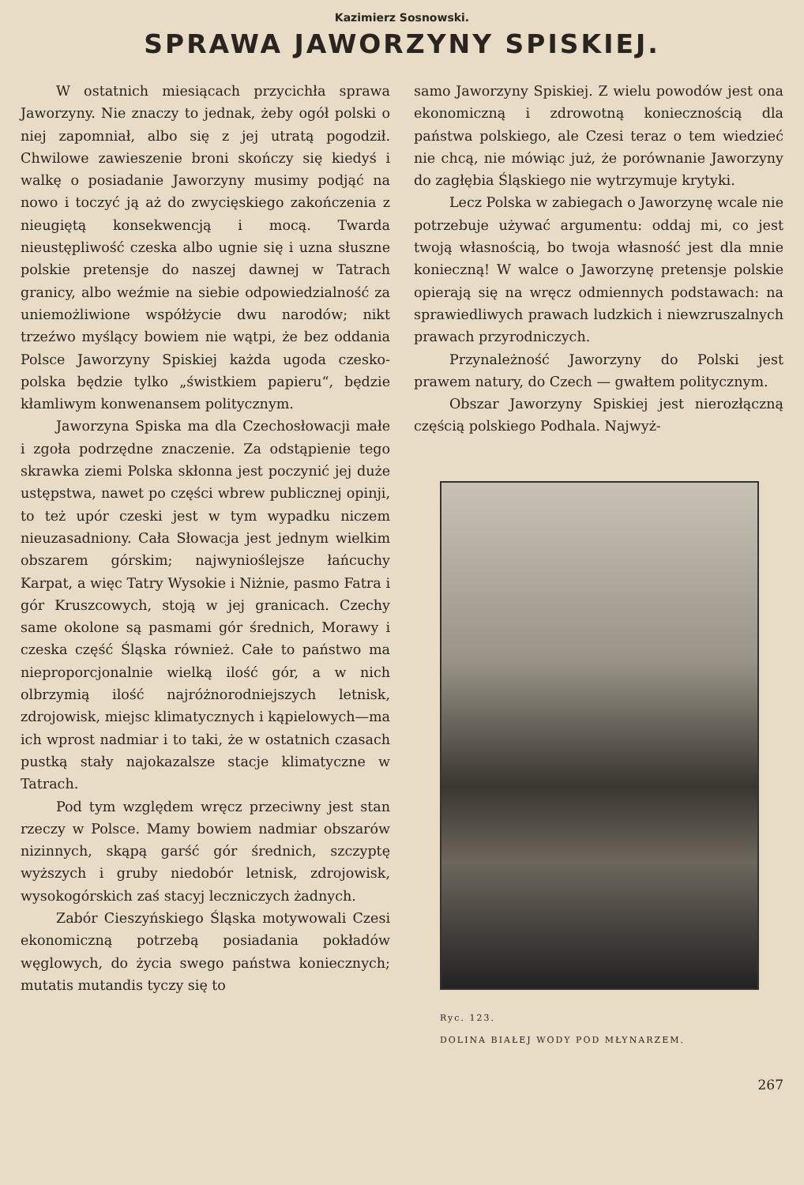Kazimierz Sosnowski.
SPRAWA JAWORZYNY SPISKIEJ.
W ostatnich miesiącach przycichła sprawa Jaworzyny. Nie znaczy to jednak, żeby ogół polski o niej zapomniał, albo się z jej utratą pogodził. Chwilowe zawieszenie broni skończy się kiedyś i walkę o posiadanie Jaworzyny musimy podjąć na nowo i toczyć ją aż do zwycięskiego zakończenia z nieugiętą konsekwencją i mocą. Twarda nieustępliwość czeska albo ugnie się i uzna słuszne polskie pretensje do naszej dawnej w Tatrach granicy, albo weźmie na siebie odpowiedzialność za uniemożliwione współżycie dwu narodów; nikt trzeźwo myślący bowiem nie wątpi, że bez oddania Polsce Jaworzyny Spiskiej każda ugoda czesko-polska będzie tylko „świstkiem papieru“, będzie kłamliwym konwenansem politycznym.
Jaworzyna Spiska ma dla Czechosłowacji małe i zgoła podrzędne znaczenie. Za odstąpienie tego skrawka ziemi Polska skłonna jest poczynić jej duże ustępstwa, nawet po części wbrew publicznej opinji, to też upór czeski jest w tym wypadku niczem nieuzasadniony. Cała Słowacja jest jednym wielkim obszarem górskim; najwynioślejsze łańcuchy Karpat, a więc Tatry Wysokie i Niżnie, pasmo Fatra i gór Kruszcowych, stoją w jej granicach. Czechy same okolone są pasmami gór średnich, Morawy i czeska część Śląska również. Całe to państwo ma nieproporcjonalnie wielką ilość gór, a w nich olbrzymią ilość najróżnorodniejszych letnisk, zdrojowisk, miejsc klimatycznych i kąpielowych—ma ich wprost nadmiar i to taki, że w ostatnich czasach pustką stały najokazalsze stacje klimatyczne w Tatrach.
Pod tym względem wręcz przeciwny jest stan rzeczy w Polsce. Mamy bowiem nadmiar obszarów nizinnych, skąpą garść gór średnich, szczyptę wyższych i gruby niedobór letnisk, zdrojowisk, wysokogórskich zaś stacyj leczniczych żadnych.
Zabór Cieszyńskiego Śląska motywowali Czesi ekonomiczną potrzebą posiadania pokładów węglowych, do życia swego państwa koniecznych; mutatis mutandis tyczy się to
samo Jaworzyny Spiskiej. Z wielu powodów jest ona ekonomiczną i zdrowotną koniecznością dla państwa polskiego, ale Czesi teraz o tem wiedzieć nie chcą, nie mówiąc już, że porównanie Jaworzyny do zagłębia Śląskiego nie wytrzymuje krytyki.
Lecz Polska w zabiegach o Jaworzynę wcale nie potrzebuje używać argumentu: oddaj mi, co jest twoją własnością, bo twoja własność jest dla mnie konieczną! W walce o Jaworzynę pretensje polskie opierają się na wręcz odmiennych podstawach: na sprawiedliwych prawach ludzkich i niewzruszalnych prawach przyrodniczych.
Przynależność Jaworzyny do Polski jest prawem natury, do Czech — gwałtem politycznym.
Obszar Jaworzyny Spiskiej jest nierozłączną częścią polskiego Podhala. Najwyż-
Ryc. 123.
DOLINA BIAŁEJ WODY POD MŁYNARZEM.
267